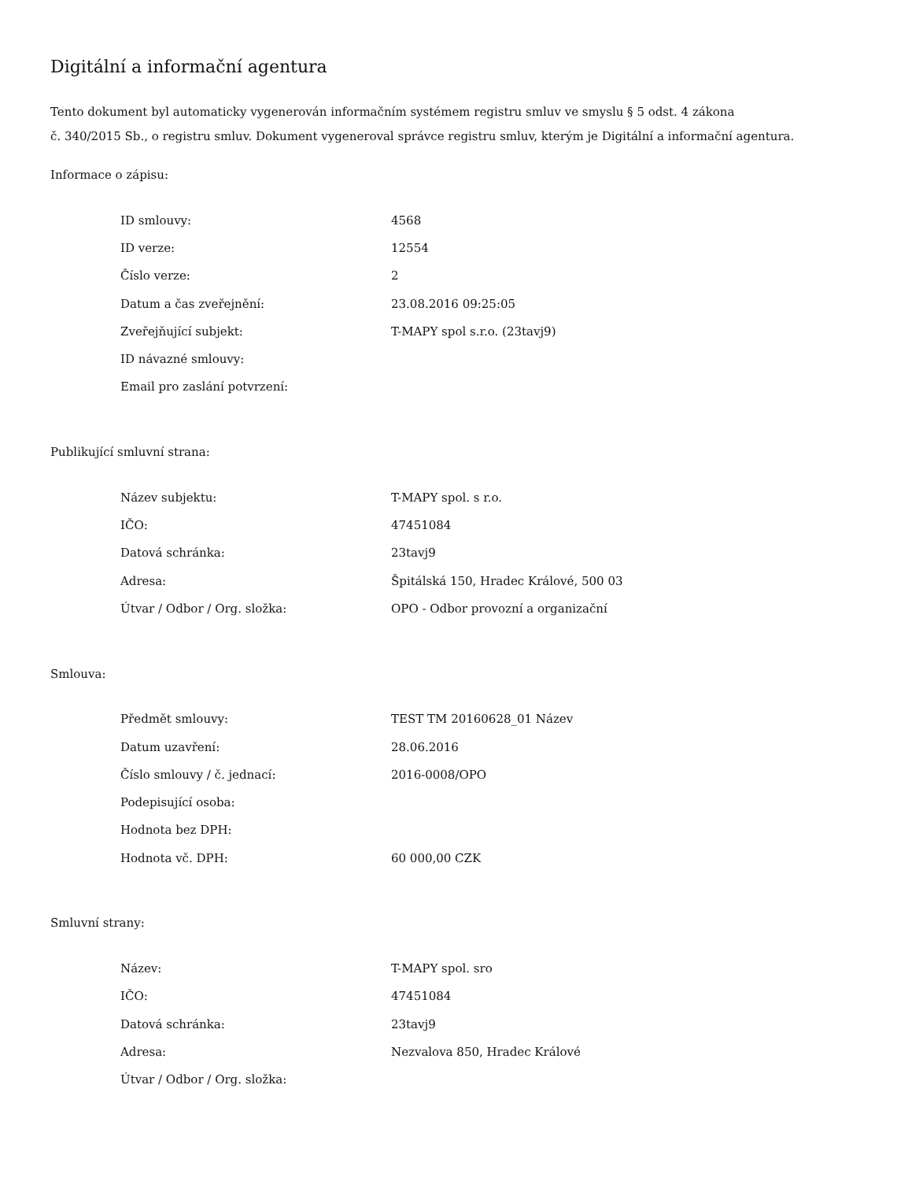Digitální a informační agentura
Tento dokument byl automaticky vygenerován informačním systémem registru smluv ve smyslu § 5 odst. 4 zákona
č. 340/2015 Sb., o registru smluv. Dokument vygeneroval správce registru smluv, kterým je Digitální a informační agentura.
Informace o zápisu:
| ID smlouvy: | 4568 |
| ID verze: | 12554 |
| Číslo verze: | 2 |
| Datum a čas zveřejnění: | 23.08.2016 09:25:05 |
| Zveřejňující subjekt: | T-MAPY spol s.r.o. (23tavj9) |
| ID návazné smlouvy: | |
| Email pro zaslání potvrzení: | |
Publikující smluvní strana:
| Název subjektu: | T-MAPY spol. s r.o. |
| IČO: | 47451084 |
| Datová schránka: | 23tavj9 |
| Adresa: | Špitálská 150, Hradec Králové, 500 03 |
| Útvar / Odbor / Org. složka: | OPO - Odbor provozní a organizační |
Smlouva:
| Předmět smlouvy: | TEST TM 20160628_01 Název |
| Datum uzavření: | 28.06.2016 |
| Číslo smlouvy / č. jednací: | 2016-0008/OPO |
| Podepisující osoba: | |
| Hodnota bez DPH: | |
| Hodnota vč. DPH: | 60 000,00 CZK |
Smluvní strany:
| Název: | T-MAPY spol. sro |
| IČO: | 47451084 |
| Datová schránka: | 23tavj9 |
| Adresa: | Nezvalova 850, Hradec Králové |
| Útvar / Odbor / Org. složka: | |